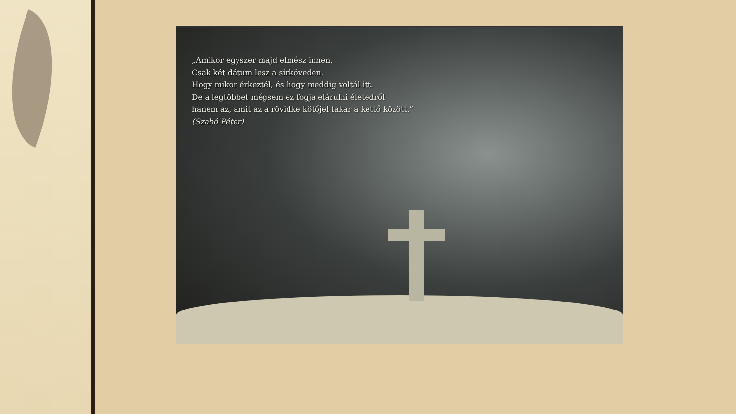„Amikor egyszer majd elmész innen,
Csak két dátum lesz a sírköveden.
Hogy mikor érkeztél, és hogy meddig voltál itt.
De a legtöbbet mégsem ez fogja elárulni életedről
hanem az, amit az a rövidke kötőjel takar a kettő között.”
(Szabó Péter)